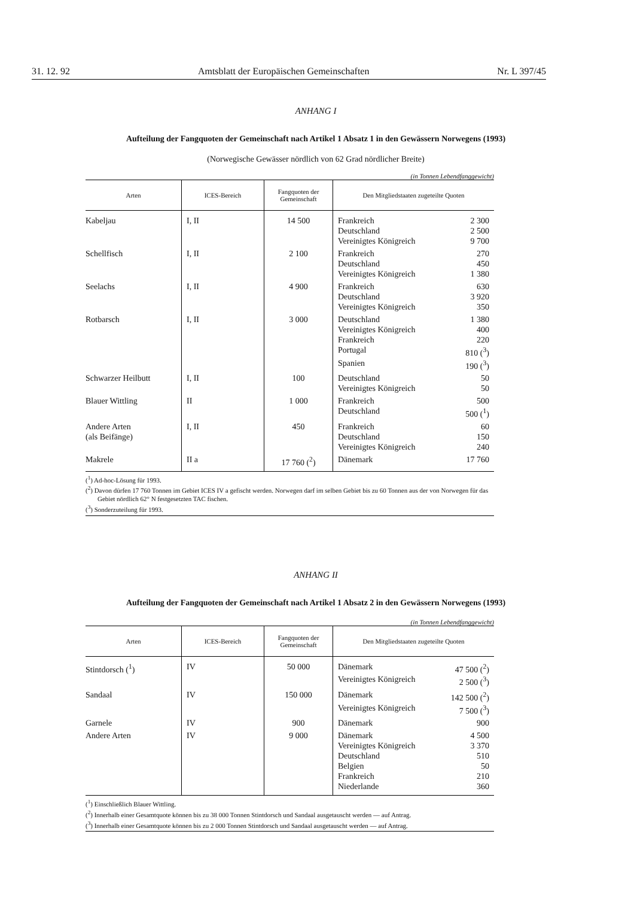31. 12. 92 Amtsblatt der Europäischen Gemeinschaften Nr. L 397/45
ANHANG I
Aufteilung der Fangquoten der Gemeinschaft nach Artikel 1 Absatz 1 in den Gewässern Norwegens (1993)
(Norwegische Gewässer nördlich von 62 Grad nördlicher Breite)
(in Tonnen Lebendfanggewicht)
| Arten | ICES-Bereich | Fangquoten der Gemeinschaft | Den Mitgliedstaaten zugeteilte Quoten |
| --- | --- | --- | --- |
| Kabeljau | I, II | 14 500 | Frankreich 2 300 Deutschland 2 500 Vereinigtes Königreich 9 700 |
| Schellfisch | I, II | 2 100 | Frankreich 270 Deutschland 450 Vereinigtes Königreich 1 380 |
| Seelachs | I, II | 4 900 | Frankreich 630 Deutschland 3 920 Vereinigtes Königreich 350 |
| Rotbarsch | I, II | 3 000 | Deutschland 1 380 Vereinigtes Königreich 400 Frankreich 220 Portugal 810 (<sup>3</sup>) Spanien 190 (<sup>3</sup>) |
| Schwarzer Heilbutt | I, II | 100 | Deutschland 50 Vereinigtes Königreich 50 |
| Blauer Wittling | II | 1 000 | Frankreich 500 Deutschland 500 (<sup>1</sup>) |
| Andere Arten (als Beifänge) | I, II | 450 | Frankreich 60 Deutschland 150 Vereinigtes Königreich 240 |
| Makrele | II a | 17 760 (<sup>2</sup>) | Dänemark 17 760 |
(<sup>1</sup>) Ad-hoc-Lösung für 1993.
(<sup>2</sup>) Davon dürfen 17 760 Tonnen im Gebiet ICES IV a gefischt werden. Norwegen darf im selben Gebiet bis zu 60 Tonnen aus der von Norwegen für das Gebiet nördlich 62° N festgesetzten TAC fischen.
(<sup>3</sup>) Sonderzuteilung für 1993.
ANHANG II
Aufteilung der Fangquoten der Gemeinschaft nach Artikel 1 Absatz 2 in den Gewässern Norwegens (1993)
(in Tonnen Lebendfanggewicht)
| Arten | ICES-Bereich | Fangquoten der Gemeinschaft | Den Mitgliedstaaten zugeteilte Quoten |
| --- | --- | --- | --- |
| Stintdorsch (<sup>1</sup>) | IV | 50 000 | Dänemark 47 500 (<sup>2</sup>) Vereinigtes Königreich 2 500 (<sup>3</sup>) |
| Sandaal | IV | 150 000 | Dänemark 142 500 (<sup>2</sup>) Vereinigtes Königreich 7 500 (<sup>3</sup>) |
| Garnele | IV | 900 | Dänemark 900 |
| Andere Arten | IV | 9 000 | Dänemark 4 500 Vereinigtes Königreich 3 370 Deutschland 510 Belgien 50 Frankreich 210 Niederlande 360 |
(<sup>1</sup>) Einschließlich Blauer Wittling.
(<sup>2</sup>) Innerhalb einer Gesamtquote können bis zu 38 000 Tonnen Stintdorsch und Sandaal ausgetauscht werden — auf Antrag.
(<sup>3</sup>) Innerhalb einer Gesamtquote können bis zu 2 000 Tonnen Stintdorsch und Sandaal ausgetauscht werden — auf Antrag.